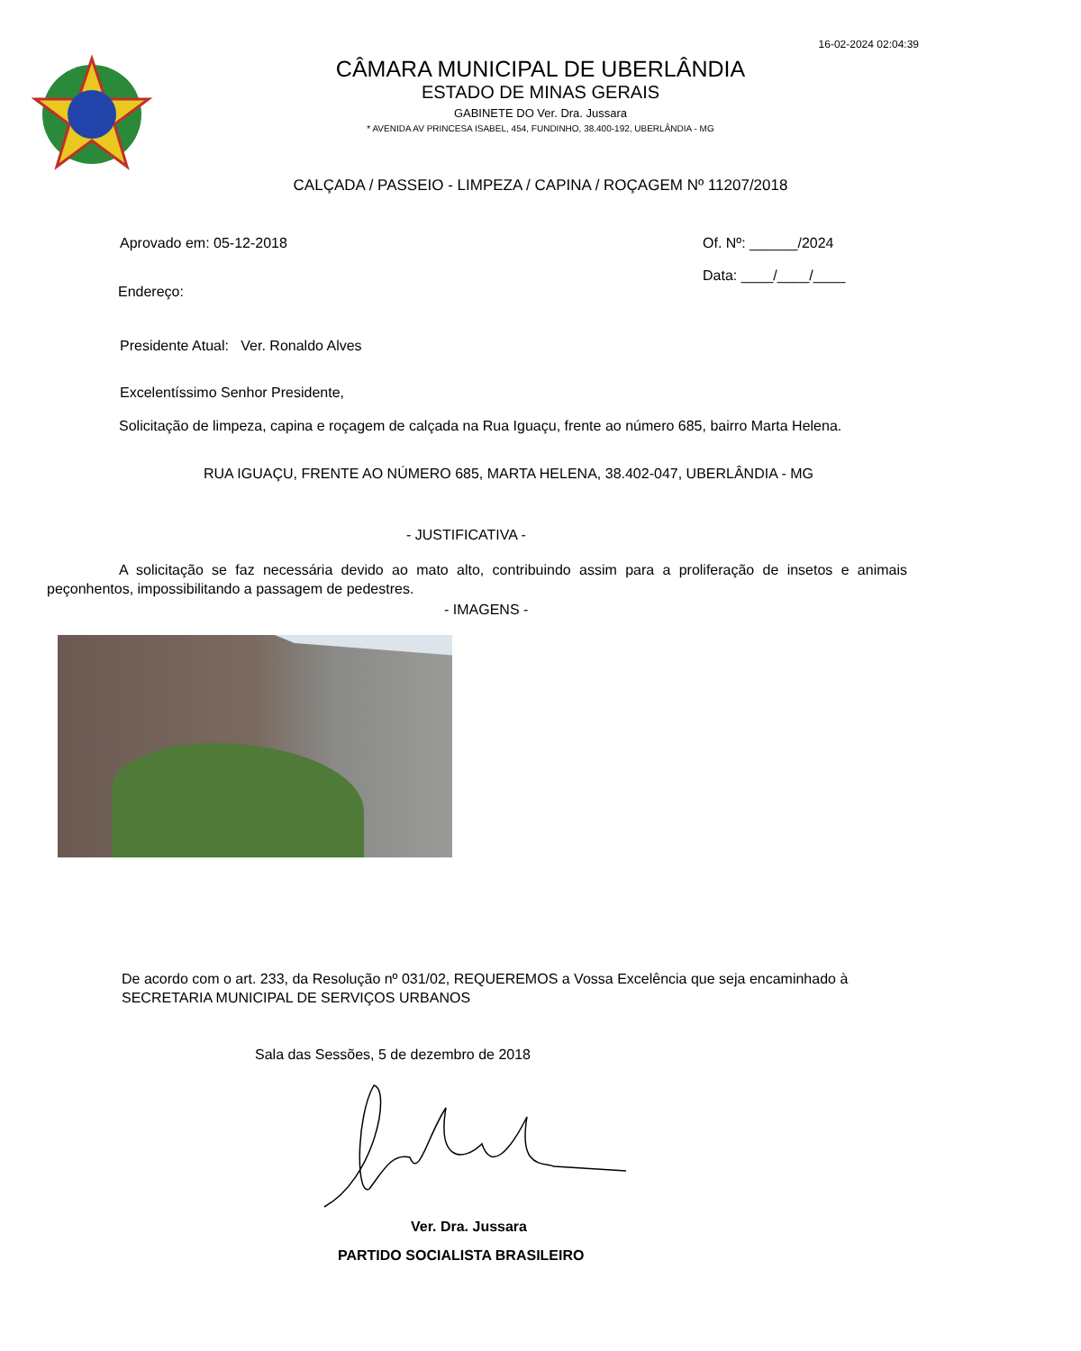16-02-2024 02:04:39
CÂMARA MUNICIPAL DE UBERLÂNDIA
ESTADO DE MINAS GERAIS
GABINETE DO Ver. Dra. Jussara
* AVENIDA AV PRINCESA ISABEL, 454, FUNDINHO, 38.400-192, UBERLÂNDIA - MG
CALÇADA / PASSEIO - LIMPEZA / CAPINA / ROÇAGEM Nº 11207/2018
Aprovado em: 05-12-2018 Of. Nº: ______/2024
Data: ____/____/____
Endereço:
Presidente Atual: Ver. Ronaldo Alves
Excelentíssimo Senhor Presidente,
Solicitação de limpeza, capina e roçagem de calçada na Rua Iguaçu, frente ao número 685, bairro Marta Helena.
RUA IGUAÇU, FRENTE AO NÚMERO 685, MARTA HELENA, 38.402-047, UBERLÂNDIA - MG
- JUSTIFICATIVA -
A solicitação se faz necessária devido ao mato alto, contribuindo assim para a proliferação de insetos e animais peçonhentos, impossibilitando a passagem de pedestres.
- IMAGENS -
De acordo com o art. 233, da Resolução nº 031/02, REQUEREMOS a Vossa Excelência que seja encaminhado à SECRETARIA MUNICIPAL DE SERVIÇOS URBANOS
Sala das Sessões, 5 de dezembro de 2018
Ver. Dra. Jussara
PARTIDO SOCIALISTA BRASILEIRO